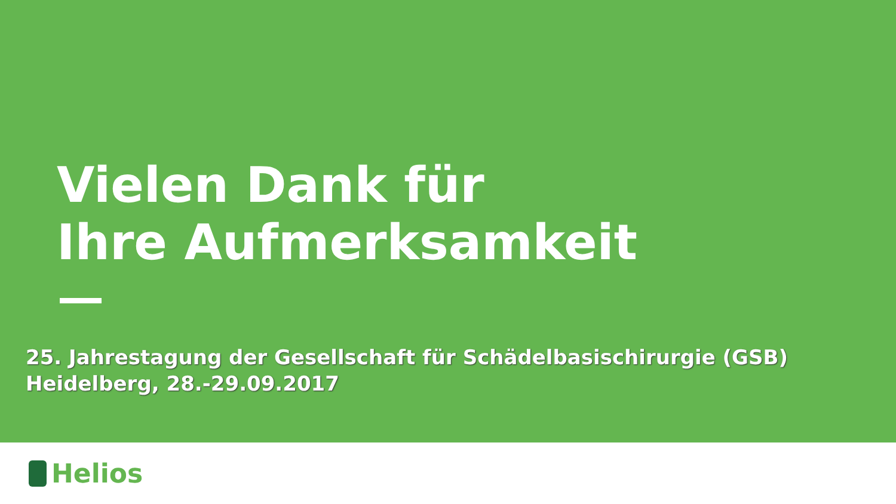Vielen Dank für
Ihre Aufmerksamkeit
25. Jahrestagung der Gesellschaft für Schädelbasischirurgie (GSB)
Heidelberg, 28.-29.09.2017
Helios